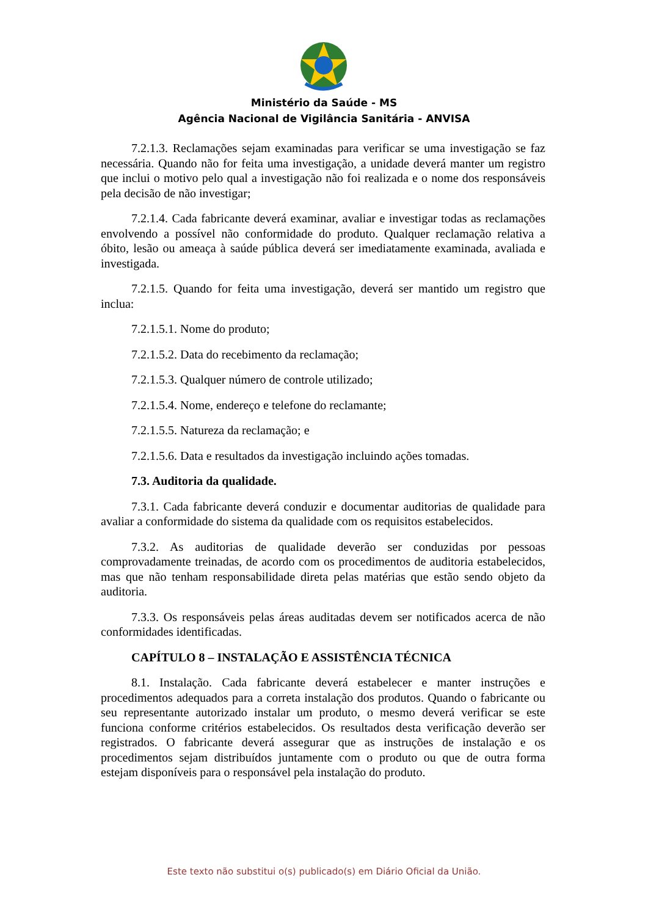Ministério da Saúde - MS
Agência Nacional de Vigilância Sanitária - ANVISA
7.2.1.3. Reclamações sejam examinadas para verificar se uma investigação se faz necessária. Quando não for feita uma investigação, a unidade deverá manter um registro que inclui o motivo pelo qual a investigação não foi realizada e o nome dos responsáveis pela decisão de não investigar;
7.2.1.4. Cada fabricante deverá examinar, avaliar e investigar todas as reclamações envolvendo a possível não conformidade do produto. Qualquer reclamação relativa a óbito, lesão ou ameaça à saúde pública deverá ser imediatamente examinada, avaliada e investigada.
7.2.1.5. Quando for feita uma investigação, deverá ser mantido um registro que inclua:
7.2.1.5.1. Nome do produto;
7.2.1.5.2. Data do recebimento da reclamação;
7.2.1.5.3. Qualquer número de controle utilizado;
7.2.1.5.4. Nome, endereço e telefone do reclamante;
7.2.1.5.5. Natureza da reclamação; e
7.2.1.5.6. Data e resultados da investigação incluindo ações tomadas.
7.3. Auditoria da qualidade.
7.3.1. Cada fabricante deverá conduzir e documentar auditorias de qualidade para avaliar a conformidade do sistema da qualidade com os requisitos estabelecidos.
7.3.2. As auditorias de qualidade deverão ser conduzidas por pessoas comprovadamente treinadas, de acordo com os procedimentos de auditoria estabelecidos, mas que não tenham responsabilidade direta pelas matérias que estão sendo objeto da auditoria.
7.3.3. Os responsáveis pelas áreas auditadas devem ser notificados acerca de não conformidades identificadas.
CAPÍTULO 8 – INSTALAÇÃO E ASSISTÊNCIA TÉCNICA
8.1. Instalação. Cada fabricante deverá estabelecer e manter instruções e procedimentos adequados para a correta instalação dos produtos. Quando o fabricante ou seu representante autorizado instalar um produto, o mesmo deverá verificar se este funciona conforme critérios estabelecidos. Os resultados desta verificação deverão ser registrados. O fabricante deverá assegurar que as instruções de instalação e os procedimentos sejam distribuídos juntamente com o produto ou que de outra forma estejam disponíveis para o responsável pela instalação do produto.
Este texto não substitui o(s) publicado(s) em Diário Oficial da União.